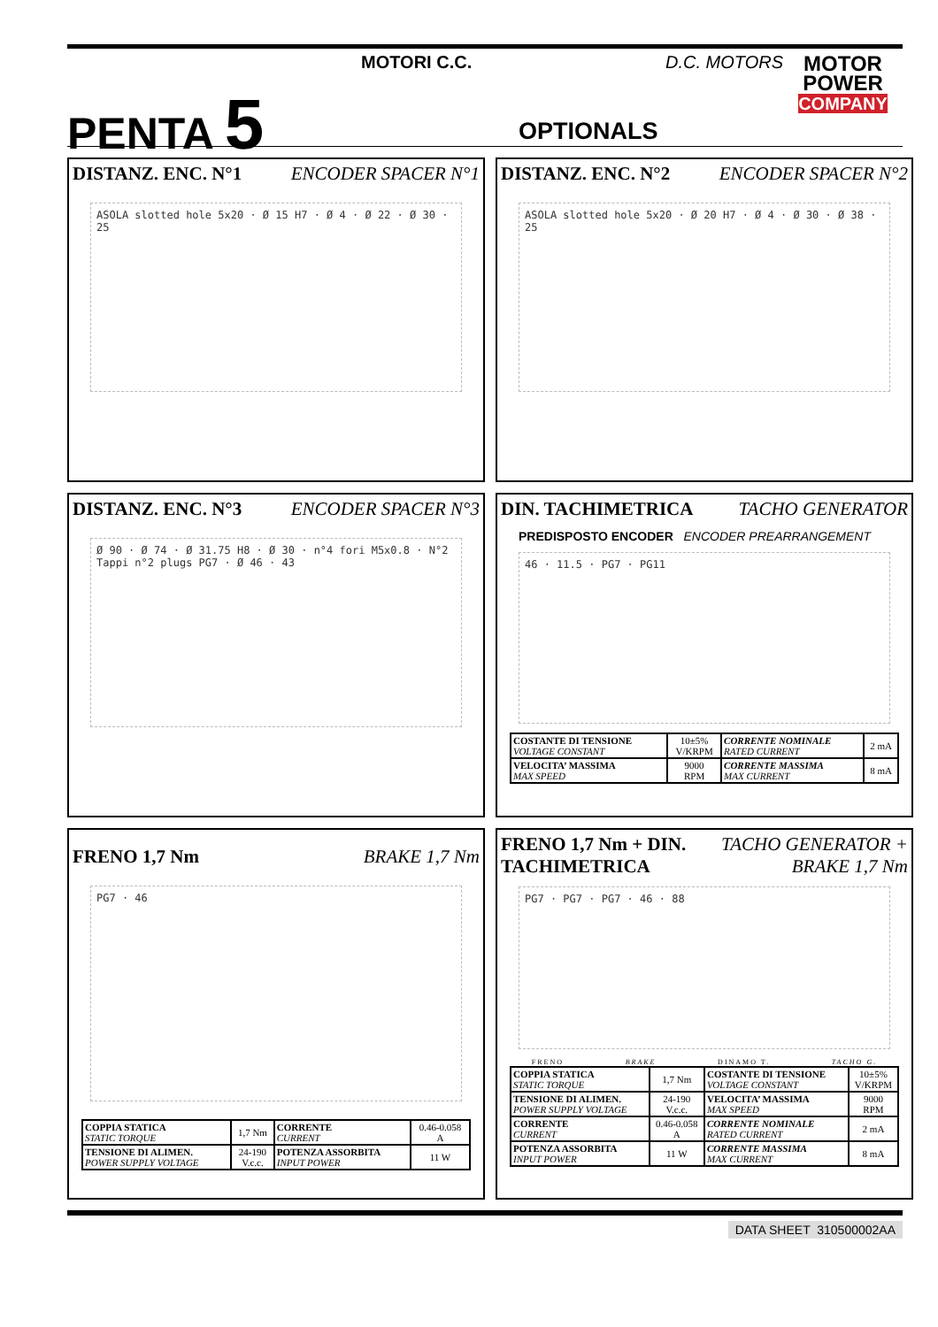PENTA 5
MOTORI C.C. D.C. MOTORS
OPTIONALS
MOTOR
POWER
COMPANY
DISTANZ. ENC. N°1 ENCODER SPACER N°1
ASOLA slotted hole 5x20 · Ø 15 H7 · Ø 4 · Ø 22 · Ø 30 · 25
DISTANZ. ENC. N°2 ENCODER SPACER N°2
ASOLA slotted hole 5x20 · Ø 20 H7 · Ø 4 · Ø 30 · Ø 38 · 25
DISTANZ. ENC. N°3 ENCODER SPACER N°3
Ø 90 · Ø 74 · Ø 31.75 H8 · Ø 30 · n°4 fori M5x0.8 · N°2 Tappi n°2 plugs PG7 · Ø 46 · 43
DIN. TACHIMETRICA TACHO GENERATOR
PREDISPOSTO ENCODER ENCODER PREARRANGEMENT
46 · 11.5 · PG7 · PG11
| COSTANTE DI TENSIONE VOLTAGE CONSTANT | 10±5% V/KRPM | CORRENTE NOMINALE RATED CURRENT | 2 mA |
| VELOCITA’ MASSIMA MAX SPEED | 9000 RPM | CORRENTE MASSIMA MAX CURRENT | 8 mA |
FRENO 1,7 Nm BRAKE 1,7 Nm
PG7 · 46
| COPPIA STATICA STATIC TORQUE | 1,7 Nm | CORRENTE CURRENT | 0.46-0.058 A |
| TENSIONE DI ALIMEN. POWER SUPPLY VOLTAGE | 24-190 V.c.c. | POTENZA ASSORBITA INPUT POWER | 11 W |
FRENO 1,7 Nm + DIN.
TACHIMETRICA TACHO GENERATOR +
BRAKE 1,7 Nm
PG7 · PG7 · PG7 · 46 · 88
FRENO BRAKE DINAMO T. TACHO G.
| COPPIA STATICA STATIC TORQUE | 1,7 Nm | COSTANTE DI TENSIONE VOLTAGE CONSTANT | 10±5% V/KRPM |
| TENSIONE DI ALIMEN. POWER SUPPLY VOLTAGE | 24-190 V.c.c. | VELOCITA’ MASSIMA MAX SPEED | 9000 RPM |
| CORRENTE CURRENT | 0.46-0.058 A | CORRENTE NOMINALE RATED CURRENT | 2 mA |
| POTENZA ASSORBITA INPUT POWER | 11 W | CORRENTE MASSIMA MAX CURRENT | 8 mA |
DATA SHEET 310500002AA